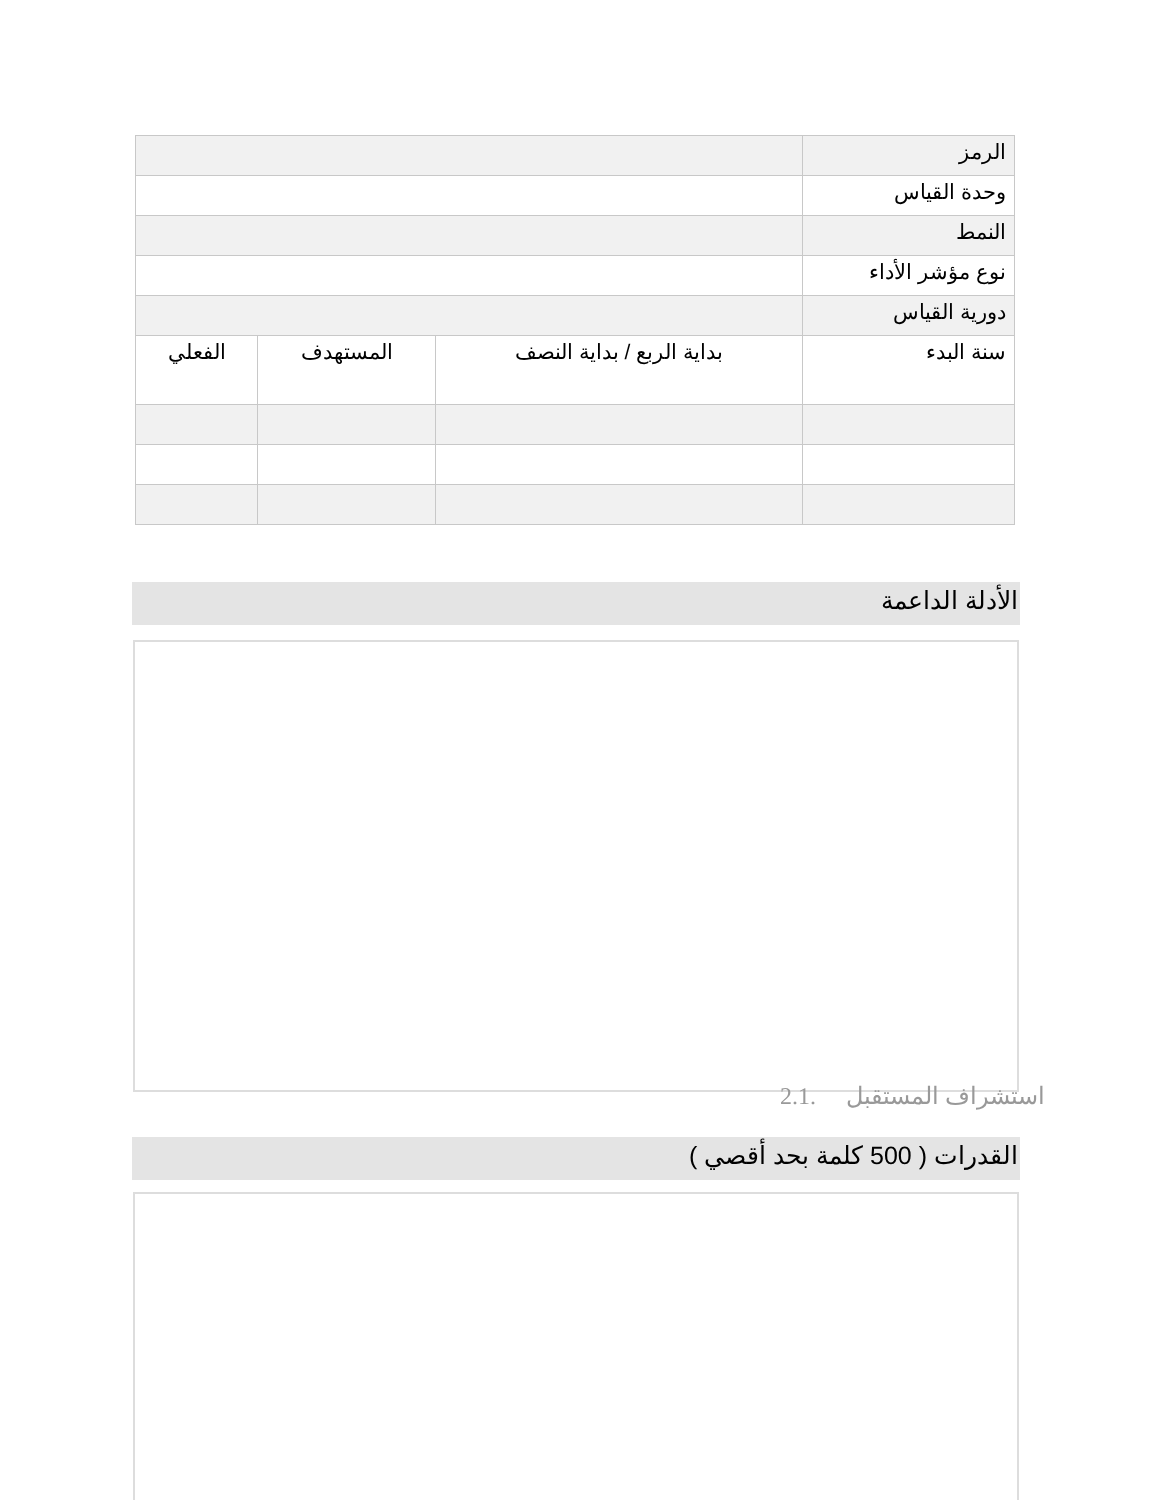| الرمز | | | |
| وحدة القياس | | | |
| النمط | | | |
| نوع مؤشر الأداء | | | |
| دورية القياس | | | |
| سنة البدء | بداية الربع / بداية النصف | المستهدف | الفعلي |
الأدلة الداعمة
استشراف المستقبل .2.1
القدرات ( 500 كلمة بحد أقصي )